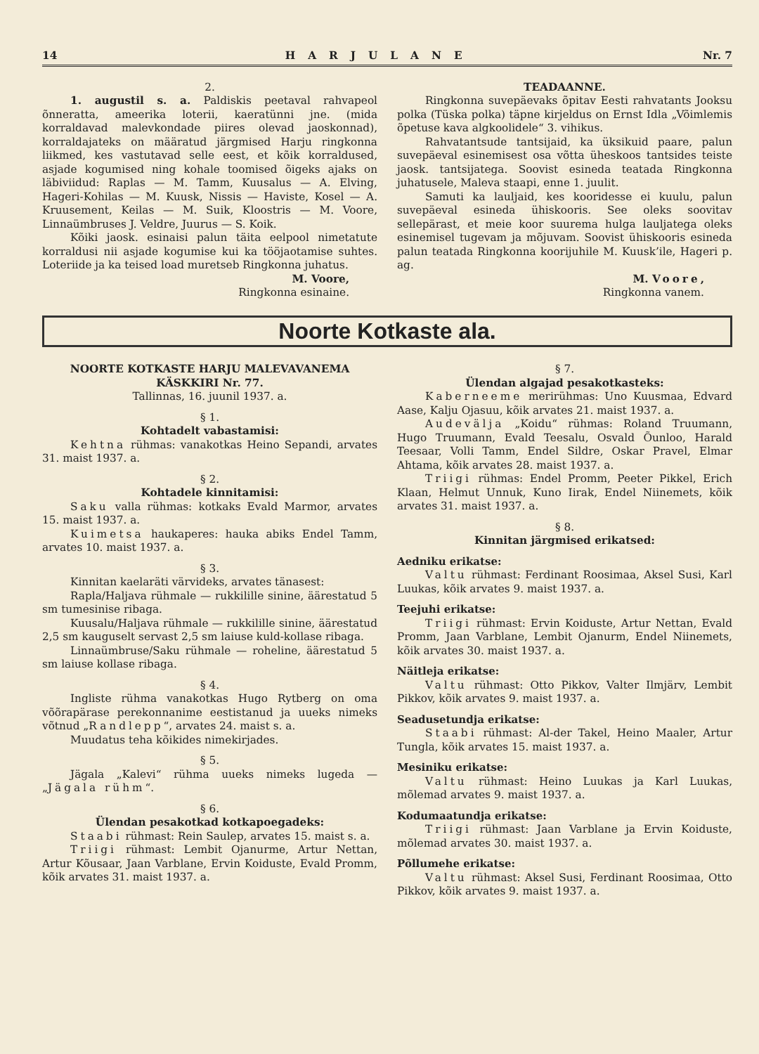14 HARJULANE Nr. 7
2.
1. augustil s. a. Paldiskis peetaval rahvapeol õnneratta, ameerika loterii, kaeratünni jne. (mida korraldavad malevkondade piires olevad jaoskonnad), korraldajateks on määratud järgmised Harju ringkonna liikmed, kes vastutavad selle eest, et kõik korraldused, asjade kogumised ning kohale toomised õigeks ajaks on läbiviidud: Raplas — M. Tamm, Kuusalus — A. Elving, Hageri-Kohilas — M. Kuusk, Nissis — Haviste, Kosel — A. Kruusement, Keilas — M. Suik, Kloostris — M. Voore, Linnaümbruses J. Veldre, Juurus — S. Koik.
Kõiki jaosk. esinaisi palun täita eelpool nimetatute korraldusi nii asjade kogumise kui ka tööjaotamise suhtes. Loteriide ja ka teised load muretseb Ringkonna juhatus.
M. Voore,
Ringkonna esinaine.
TEADAANNE.
Ringkonna suvepäevaks õpitav Eesti rahvatants Jooksu polka (Tüska polka) täpne kirjeldus on Ernst Idla „Võimlemis õpetuse kava algkoolidele“ 3. vihikus.
Rahvatantsude tantsijaid, ka üksikuid paare, palun suvepäeval esinemisest osa võtta üheskoos tantsides teiste jaosk. tantsijatega. Soovist esineda teatada Ringkonna juhatusele, Maleva staapi, enne 1. juulit.
Samuti ka lauljaid, kes kooridesse ei kuulu, palun suvepäeval esineda ühiskooris. See oleks soovitav sellepärast, et meie koor suurema hulga lauljatega oleks esinemisel tugevam ja mõjuvam. Soovist ühiskooris esineda palun teatada Ringkonna koorijuhile M. Kuusk’ile, Hageri p. ag.
M. Voore,
Ringkonna vanem.
Noorte Kotkaste ala.
NOORTE KOTKASTE HARJU MALEVAVANEMA KÄSKKIRI Nr. 77.
Tallinnas, 16. juunil 1937. a.
§ 1.
Kohtadelt vabastamisi:
Kehtna rühmas: vanakotkas Heino Sepandi, arvates 31. maist 1937. a.
§ 2.
Kohtadele kinnitamisi:
Saku valla rühmas: kotkaks Evald Marmor, arvates 15. maist 1937. a.
Kuimetsa haukaperes: hauka abiks Endel Tamm, arvates 10. maist 1937. a.
§ 3.
Kinnitan kaelaräti värvideks, arvates tänasest:
Rapla/Haljava rühmale — rukkilille sinine, äärestatud 5 sm tumesinise ribaga.
Kuusalu/Haljava rühmale — rukkilille sinine, äärestatud 2,5 sm kauguselt servast 2,5 sm laiuse kuld-kollase ribaga.
Linnaümbruse/Saku rühmale — roheline, äärestatud 5 sm laiuse kollase ribaga.
§ 4.
Ingliste rühma vanakotkas Hugo Rytberg on oma võõrapärase perekonnanime eestistanud ja uueks nimeks võtnud „Randlepp“, arvates 24. maist s. a.
Muudatus teha kõikides nimekirjades.
§ 5.
Jägala „Kalevi“ rühma uueks nimeks lugeda — „Jägala rühm“.
§ 6.
Ülendan pesakotkad kotkapoegadeks:
Staabi rühmast: Rein Saulep, arvates 15. maist s. a.
Triigi rühmast: Lembit Ojanurme, Artur Nettan, Artur Kõusaar, Jaan Varblane, Ervin Koiduste, Evald Promm, kõik arvates 31. maist 1937. a.
§ 7.
Ülendan algajad pesakotkasteks:
Kaberneeme merirühmas: Uno Kuusmaa, Edvard Aase, Kalju Ojasuu, kõik arvates 21. maist 1937. a.
Audevälja „Koidu“ rühmas: Roland Truumann, Hugo Truumann, Evald Teesalu, Osvald Õunloo, Harald Teesaar, Volli Tamm, Endel Sildre, Oskar Pravel, Elmar Ahtama, kõik arvates 28. maist 1937. a.
Triigi rühmas: Endel Promm, Peeter Pikkel, Erich Klaan, Helmut Unnuk, Kuno Iirak, Endel Niinemets, kõik arvates 31. maist 1937. a.
§ 8.
Kinnitan järgmised erikatsed:
Aedniku erikatse:
Valtu rühmast: Ferdinant Roosimaa, Aksel Susi, Karl Luukas, kõik arvates 9. maist 1937. a.
Teejuhi erikatse:
Triigi rühmast: Ervin Koiduste, Artur Nettan, Evald Promm, Jaan Varblane, Lembit Ojanurm, Endel Niinemets, kõik arvates 30. maist 1937. a.
Näitleja erikatse:
Valtu rühmast: Otto Pikkov, Valter Ilmjärv, Lembit Pikkov, kõik arvates 9. maist 1937. a.
Seadusetundja erikatse:
Staabi rühmast: Al-der Takel, Heino Maaler, Artur Tungla, kõik arvates 15. maist 1937. a.
Mesiniku erikatse:
Valtu rühmast: Heino Luukas ja Karl Luukas, mõlemad arvates 9. maist 1937. a.
Kodumaatundja erikatse:
Triigi rühmast: Jaan Varblane ja Ervin Koiduste, mõlemad arvates 30. maist 1937. a.
Põllumehe erikatse:
Valtu rühmast: Aksel Susi, Ferdinant Roosimaa, Otto Pikkov, kõik arvates 9. maist 1937. a.